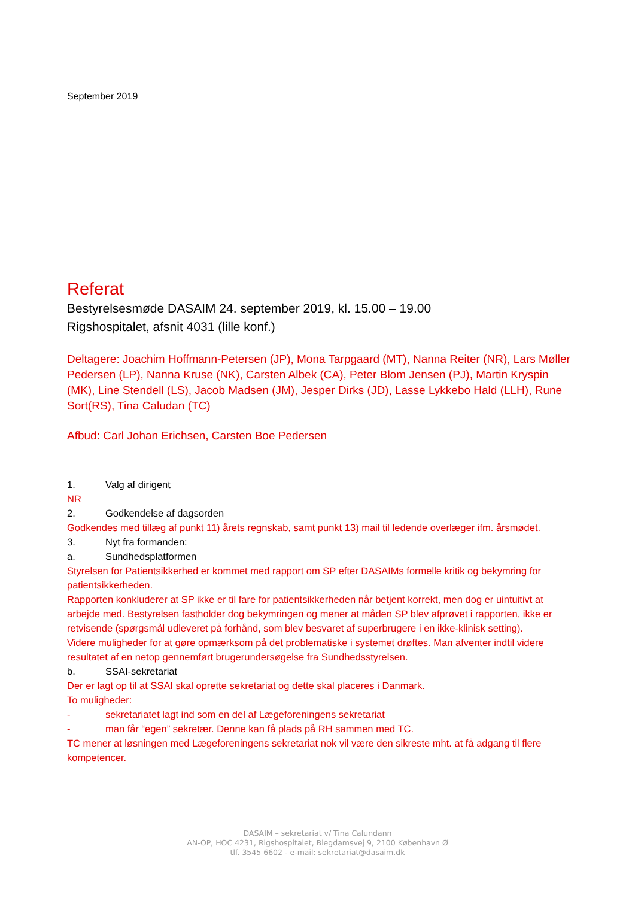September 2019
Referat
Bestyrelsesmøde DASAIM 24. september 2019, kl. 15.00 – 19.00
Rigshospitalet, afsnit 4031 (lille konf.)
Deltagere: Joachim Hoffmann-Petersen (JP), Mona Tarpgaard (MT), Nanna Reiter (NR), Lars Møller Pedersen (LP), Nanna Kruse (NK), Carsten Albek (CA), Peter Blom Jensen (PJ), Martin Kryspin (MK), Line Stendell (LS), Jacob Madsen (JM), Jesper Dirks (JD), Lasse Lykkebo Hald (LLH), Rune Sort(RS), Tina Caludan (TC)
Afbud: Carl Johan Erichsen, Carsten Boe Pedersen
1. Valg af dirigent
NR
2. Godkendelse af dagsorden
Godkendes med tillæg af punkt 11) årets regnskab, samt punkt 13) mail til ledende overlæger ifm. årsmødet.
3. Nyt fra formanden:
a. Sundhedsplatformen
Styrelsen for Patientsikkerhed er kommet med rapport om SP efter DASAIMs formelle kritik og bekymring for patientsikkerheden.
Rapporten konkluderer at SP ikke er til fare for patientsikkerheden når betjent korrekt, men dog er uintuitivt at arbejde med. Bestyrelsen fastholder dog bekymringen og mener at måden SP blev afprøvet i rapporten, ikke er retvisende (spørgsmål udleveret på forhånd, som blev besvaret af superbrugere i en ikke-klinisk setting).
Videre muligheder for at gøre opmærksom på det problematiske i systemet drøftes. Man afventer indtil videre resultatet af en netop gennemført brugerundersøgelse fra Sundhedsstyrelsen.
b. SSAI-sekretariat
Der er lagt op til at SSAI skal oprette sekretariat og dette skal placeres i Danmark.
To muligheder:
- sekretariatet lagt ind som en del af Lægeforeningens sekretariat
- man får “egen” sekretær. Denne kan få plads på RH sammen med TC.
TC mener at løsningen med Lægeforeningens sekretariat nok vil være den sikreste mht. at få adgang til flere kompetencer.
DASAIM – sekretariat v/ Tina Calundann
AN-OP, HOC 4231, Rigshospitalet, Blegdamsvej 9, 2100 København Ø
tlf. 3545 6602 - e-mail: sekretariat@dasaim.dk